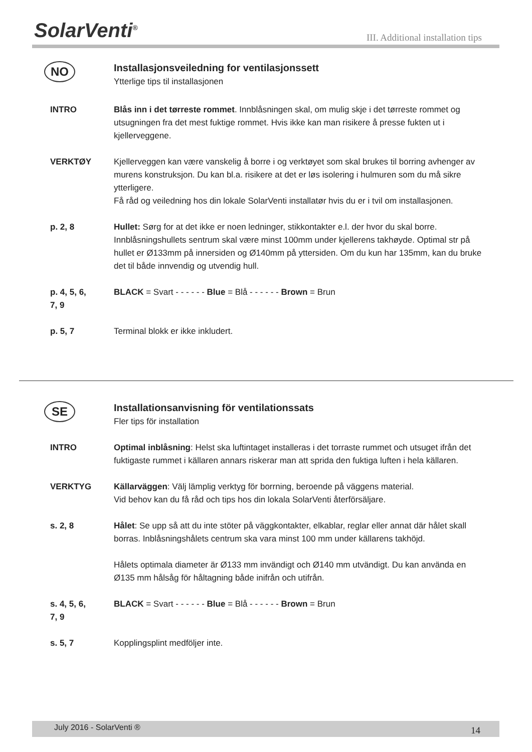SolarVenti<sup>®</sup>
III. Additional installation tips
NO
Installasjonsveiledning for ventilasjonssett
Ytterlige tips til installasjonen
INTRO Blås inn i det tørreste rommet. Innblåsningen skal, om mulig skje i det tørreste rommet og utsugningen fra det mest fuktige rommet. Hvis ikke kan man risikere å presse fukten ut i kjellerveggene.
VERKTØY Kjellerveggen kan være vanskelig å borre i og verktøyet som skal brukes til borring avhenger av murens konstruksjon. Du kan bl.a. risikere at det er løs isolering i hulmuren som du må sikre ytterligere.
Få råd og veiledning hos din lokale SolarVenti installatør hvis du er i tvil om installasjonen.
p. 2, 8 Hullet: Sørg for at det ikke er noen ledninger, stikkontakter e.l. der hvor du skal borre.
Innblåsningshullets sentrum skal være minst 100mm under kjellerens takhøyde. Optimal str på hullet er Ø133mm på innersiden og Ø140mm på yttersiden. Om du kun har 135mm, kan du bruke det til både innvendig og utvendig hull.
p. 4, 5, 6,
7, 9
BLACK = Svart - - - - - - Blue = Blå - - - - - - Brown = Brun
p. 5, 7 Terminal blokk er ikke inkludert.
SE
Installationsanvisning för ventilationssats
Fler tips för installation
INTRO Optimal inblåsning: Helst ska luftintaget installeras i det torraste rummet och utsuget ifrån det fuktigaste rummet i källaren annars riskerar man att sprida den fuktiga luften i hela källaren.
VERKTYG Källarväggen: Välj lämplig verktyg för borrning, beroende på väggens material.
Vid behov kan du få råd och tips hos din lokala SolarVenti återförsäljare.
s. 2, 8 Hålet: Se upp så att du inte stöter på väggkontakter, elkablar, reglar eller annat där hålet skall borras. Inblåsningshålets centrum ska vara minst 100 mm under källarens takhöjd.
Hålets optimala diameter är Ø133 mm invändigt och Ø140 mm utvändigt. Du kan använda en Ø135 mm hålsåg för håltagning både inifrån och utifrån.
s. 4, 5, 6,
7, 9
BLACK = Svart - - - - - - Blue = Blå - - - - - - Brown = Brun
s. 5, 7 Kopplingsplint medföljer inte.
July 2016 - SolarVenti ® 14